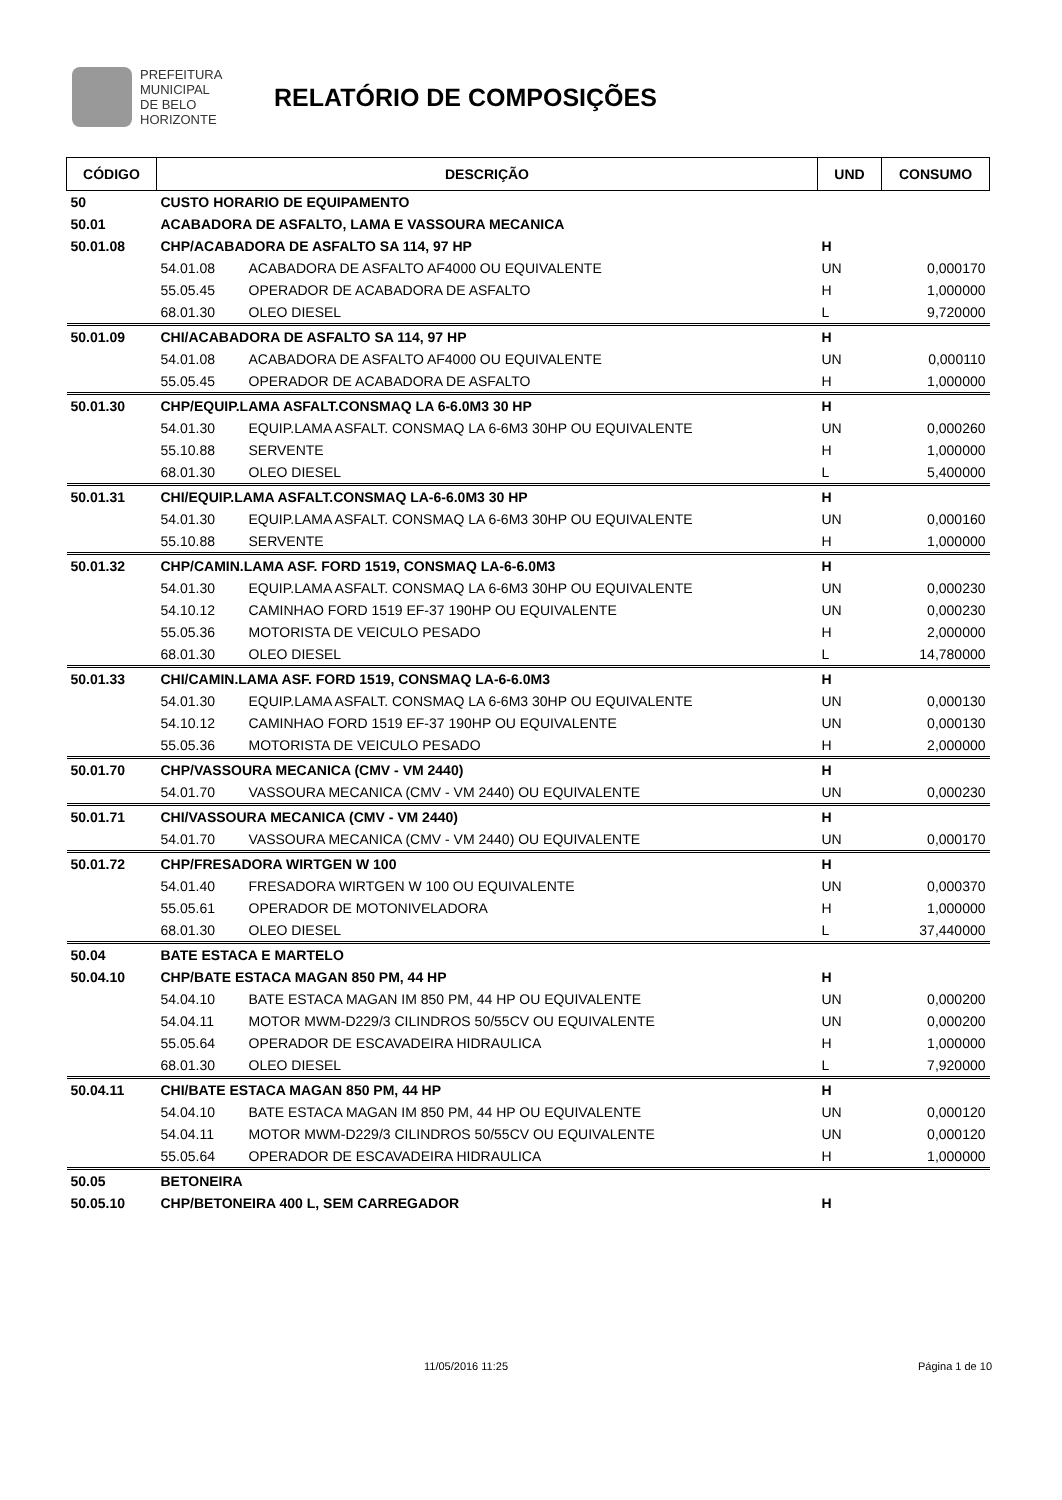PREFEITURA MUNICIPAL
DE BELO HORIZONTE
RELATÓRIO DE COMPOSIÇÕES
| CÓDIGO | DESCRIÇÃO | | UND | CONSUMO |
| --- | --- | --- | --- | --- |
| 50 | CUSTO HORARIO DE EQUIPAMENTO | | | |
| 50.01 | ACABADORA DE ASFALTO, LAMA E VASSOURA MECANICA | | | |
| 50.01.08 | CHP/ACABADORA DE ASFALTO SA 114, 97 HP | | H | |
| | 54.01.08 | ACABADORA DE ASFALTO AF4000 OU EQUIVALENTE | UN | 0,000170 |
| | 55.05.45 | OPERADOR DE ACABADORA DE ASFALTO | H | 1,000000 |
| | 68.01.30 | OLEO DIESEL | L | 9,720000 |
| 50.01.09 | CHI/ACABADORA DE ASFALTO SA 114, 97 HP | | H | |
| | 54.01.08 | ACABADORA DE ASFALTO AF4000 OU EQUIVALENTE | UN | 0,000110 |
| | 55.05.45 | OPERADOR DE ACABADORA DE ASFALTO | H | 1,000000 |
| 50.01.30 | CHP/EQUIP.LAMA ASFALT.CONSMAQ LA 6-6.0M3 30 HP | | H | |
| | 54.01.30 | EQUIP.LAMA ASFALT. CONSMAQ LA 6-6M3 30HP OU EQUIVALENTE | UN | 0,000260 |
| | 55.10.88 | SERVENTE | H | 1,000000 |
| | 68.01.30 | OLEO DIESEL | L | 5,400000 |
| 50.01.31 | CHI/EQUIP.LAMA ASFALT.CONSMAQ LA-6-6.0M3 30 HP | | H | |
| | 54.01.30 | EQUIP.LAMA ASFALT. CONSMAQ LA 6-6M3 30HP OU EQUIVALENTE | UN | 0,000160 |
| | 55.10.88 | SERVENTE | H | 1,000000 |
| 50.01.32 | CHP/CAMIN.LAMA ASF. FORD 1519, CONSMAQ LA-6-6.0M3 | | H | |
| | 54.01.30 | EQUIP.LAMA ASFALT. CONSMAQ LA 6-6M3 30HP OU EQUIVALENTE | UN | 0,000230 |
| | 54.10.12 | CAMINHAO FORD 1519 EF-37 190HP OU EQUIVALENTE | UN | 0,000230 |
| | 55.05.36 | MOTORISTA DE VEICULO PESADO | H | 2,000000 |
| | 68.01.30 | OLEO DIESEL | L | 14,780000 |
| 50.01.33 | CHI/CAMIN.LAMA ASF. FORD 1519, CONSMAQ LA-6-6.0M3 | | H | |
| | 54.01.30 | EQUIP.LAMA ASFALT. CONSMAQ LA 6-6M3 30HP OU EQUIVALENTE | UN | 0,000130 |
| | 54.10.12 | CAMINHAO FORD 1519 EF-37 190HP OU EQUIVALENTE | UN | 0,000130 |
| | 55.05.36 | MOTORISTA DE VEICULO PESADO | H | 2,000000 |
| 50.01.70 | CHP/VASSOURA MECANICA (CMV - VM 2440) | | H | |
| | 54.01.70 | VASSOURA MECANICA (CMV - VM 2440) OU EQUIVALENTE | UN | 0,000230 |
| 50.01.71 | CHI/VASSOURA MECANICA (CMV - VM 2440) | | H | |
| | 54.01.70 | VASSOURA MECANICA (CMV - VM 2440) OU EQUIVALENTE | UN | 0,000170 |
| 50.01.72 | CHP/FRESADORA WIRTGEN W 100 | | H | |
| | 54.01.40 | FRESADORA WIRTGEN W 100 OU EQUIVALENTE | UN | 0,000370 |
| | 55.05.61 | OPERADOR DE MOTONIVELADORA | H | 1,000000 |
| | 68.01.30 | OLEO DIESEL | L | 37,440000 |
| 50.04 | BATE ESTACA E MARTELO | | | |
| 50.04.10 | CHP/BATE ESTACA MAGAN 850 PM, 44 HP | | H | |
| | 54.04.10 | BATE ESTACA MAGAN IM 850 PM, 44 HP OU EQUIVALENTE | UN | 0,000200 |
| | 54.04.11 | MOTOR MWM-D229/3 CILINDROS 50/55CV OU EQUIVALENTE | UN | 0,000200 |
| | 55.05.64 | OPERADOR DE ESCAVADEIRA HIDRAULICA | H | 1,000000 |
| | 68.01.30 | OLEO DIESEL | L | 7,920000 |
| 50.04.11 | CHI/BATE ESTACA MAGAN 850 PM, 44 HP | | H | |
| | 54.04.10 | BATE ESTACA MAGAN IM 850 PM, 44 HP OU EQUIVALENTE | UN | 0,000120 |
| | 54.04.11 | MOTOR MWM-D229/3 CILINDROS 50/55CV OU EQUIVALENTE | UN | 0,000120 |
| | 55.05.64 | OPERADOR DE ESCAVADEIRA HIDRAULICA | H | 1,000000 |
| 50.05 | BETONEIRA | | | |
| 50.05.10 | CHP/BETONEIRA 400 L, SEM CARREGADOR | | H | |
11/05/2016 11:25 Página 1 de 10